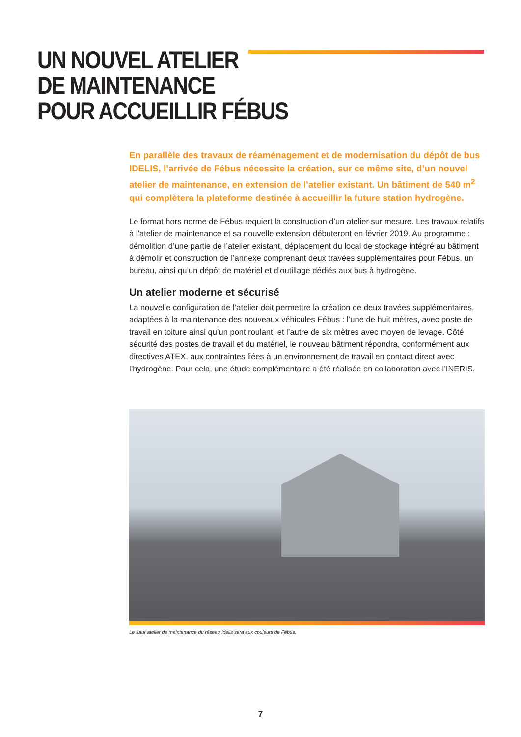UN NOUVEL ATELIER
DE MAINTENANCE
POUR ACCUEILLIR FÉBUS
En parallèle des travaux de réaménagement et de modernisation du dépôt de bus IDELIS, l’arrivée de Fébus nécessite la création, sur ce même site, d’un nouvel atelier de maintenance, en extension de l’atelier existant. Un bâtiment de 540 m<sup>2</sup> qui complètera la plateforme destinée à accueillir la future station hydrogène.
Le format hors norme de Fébus requiert la construction d’un atelier sur mesure. Les travaux relatifs à l’atelier de maintenance et sa nouvelle extension débuteront en février 2019. Au programme : démolition d’une partie de l’atelier existant, déplacement du local de stockage intégré au bâtiment à démolir et construction de l’annexe comprenant deux travées supplémentaires pour Fébus, un bureau, ainsi qu’un dépôt de matériel et d’outillage dédiés aux bus à hydrogène.
Un atelier moderne et sécurisé
La nouvelle configuration de l’atelier doit permettre la création de deux travées supplémentaires, adaptées à la maintenance des nouveaux véhicules Fébus : l’une de huit mètres, avec poste de travail en toiture ainsi qu’un pont roulant, et l’autre de six mètres avec moyen de levage. Côté sécurité des postes de travail et du matériel, le nouveau bâtiment répondra, conformément aux directives ATEX, aux contraintes liées à un environnement de travail en contact direct avec l’hydrogène. Pour cela, une étude complémentaire a été réalisée en collaboration avec l’INERIS.
Le futur atelier de maintenance du réseau Idelis sera aux couleurs de Fébus.
7